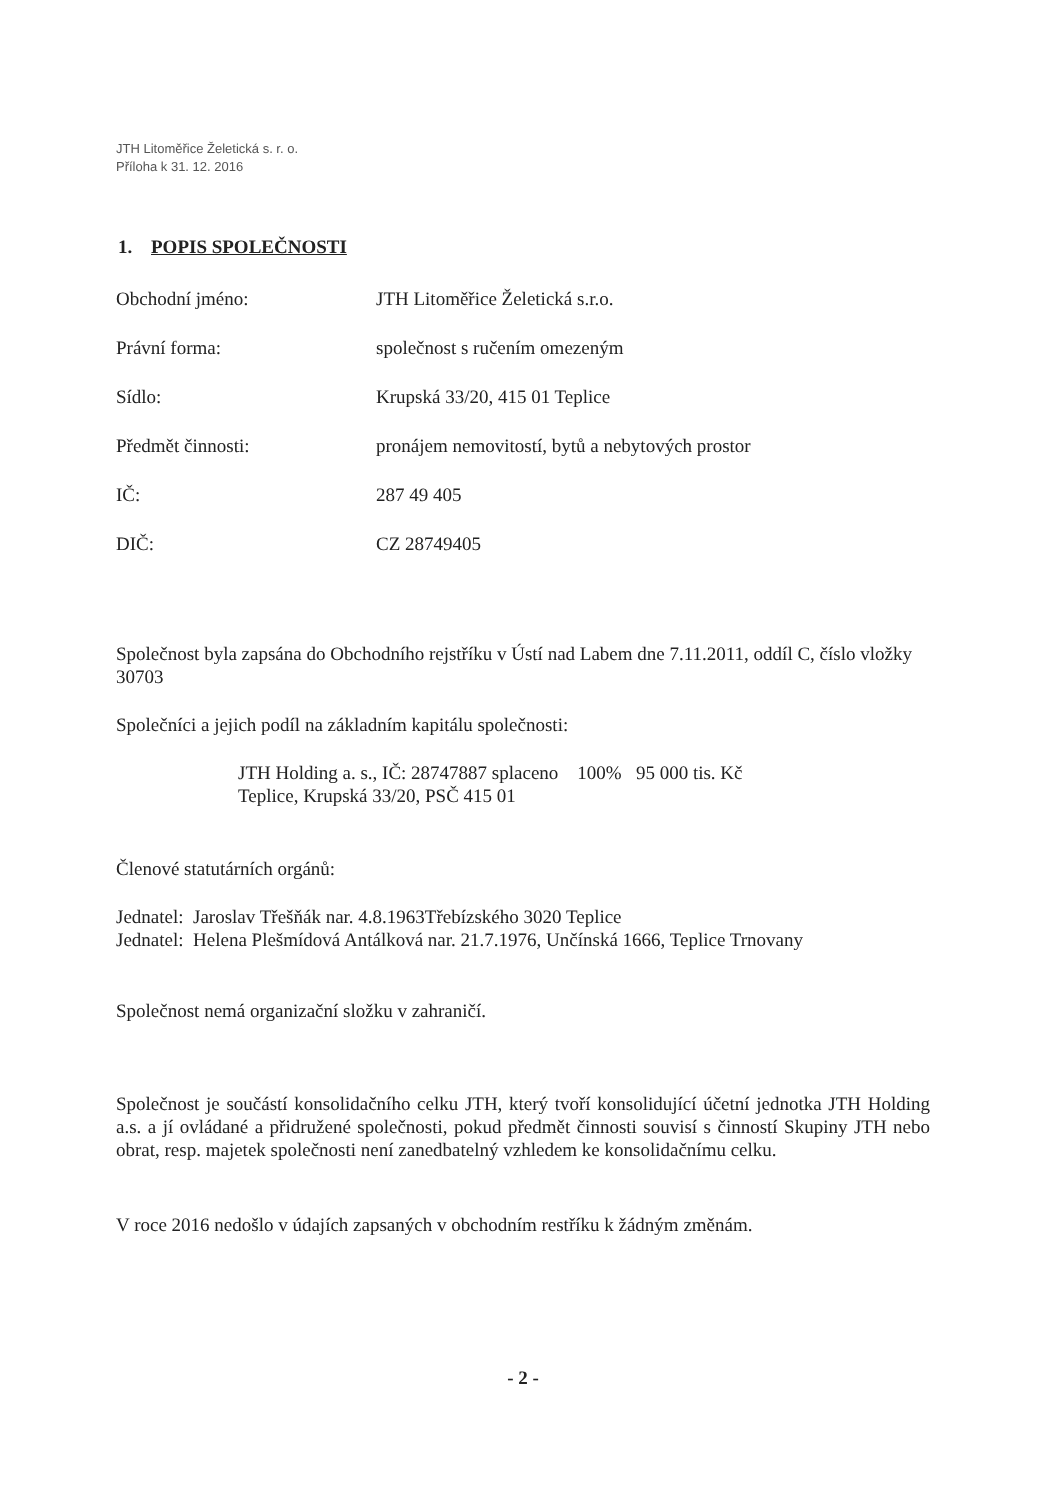JTH Litoměřice Želetická s. r. o.
Příloha k 31. 12. 2016
1. POPIS SPOLEČNOSTI
Obchodní jméno: JTH Litoměřice Želetická s.r.o.
Právní forma: společnost s ručením omezeným
Sídlo: Krupská 33/20, 415 01 Teplice
Předmět činnosti: pronájem nemovitostí, bytů a nebytových prostor
IČ: 287 49 405
DIČ: CZ 28749405
Společnost byla zapsána do Obchodního rejstříku v Ústí nad Labem dne 7.11.2011, oddíl C, číslo vložky 30703
Společníci a jejich podíl na základním kapitálu společnosti:
JTH Holding a. s., IČ: 28747887 splaceno 100% 95 000 tis. Kč
Teplice, Krupská 33/20, PSČ 415 01
Členové statutárních orgánů:
Jednatel: Jaroslav Třešňák nar. 4.8.1963Třebízského 3020 Teplice
Jednatel: Helena Plešmídová Antálková nar. 21.7.1976, Unčínská 1666, Teplice Trnovany
Společnost nemá organizační složku v zahraničí.
Společnost je součástí konsolidačního celku JTH, který tvoří konsolidující účetní jednotka JTH Holding a.s. a jí ovládané a přidružené společnosti, pokud předmět činnosti souvisí s činností Skupiny JTH nebo obrat, resp. majetek společnosti není zanedbatelný vzhledem ke konsolidačnímu celku.
V roce 2016 nedošlo v údajích zapsaných v obchodním restříku k žádným změnám.
- 2 -